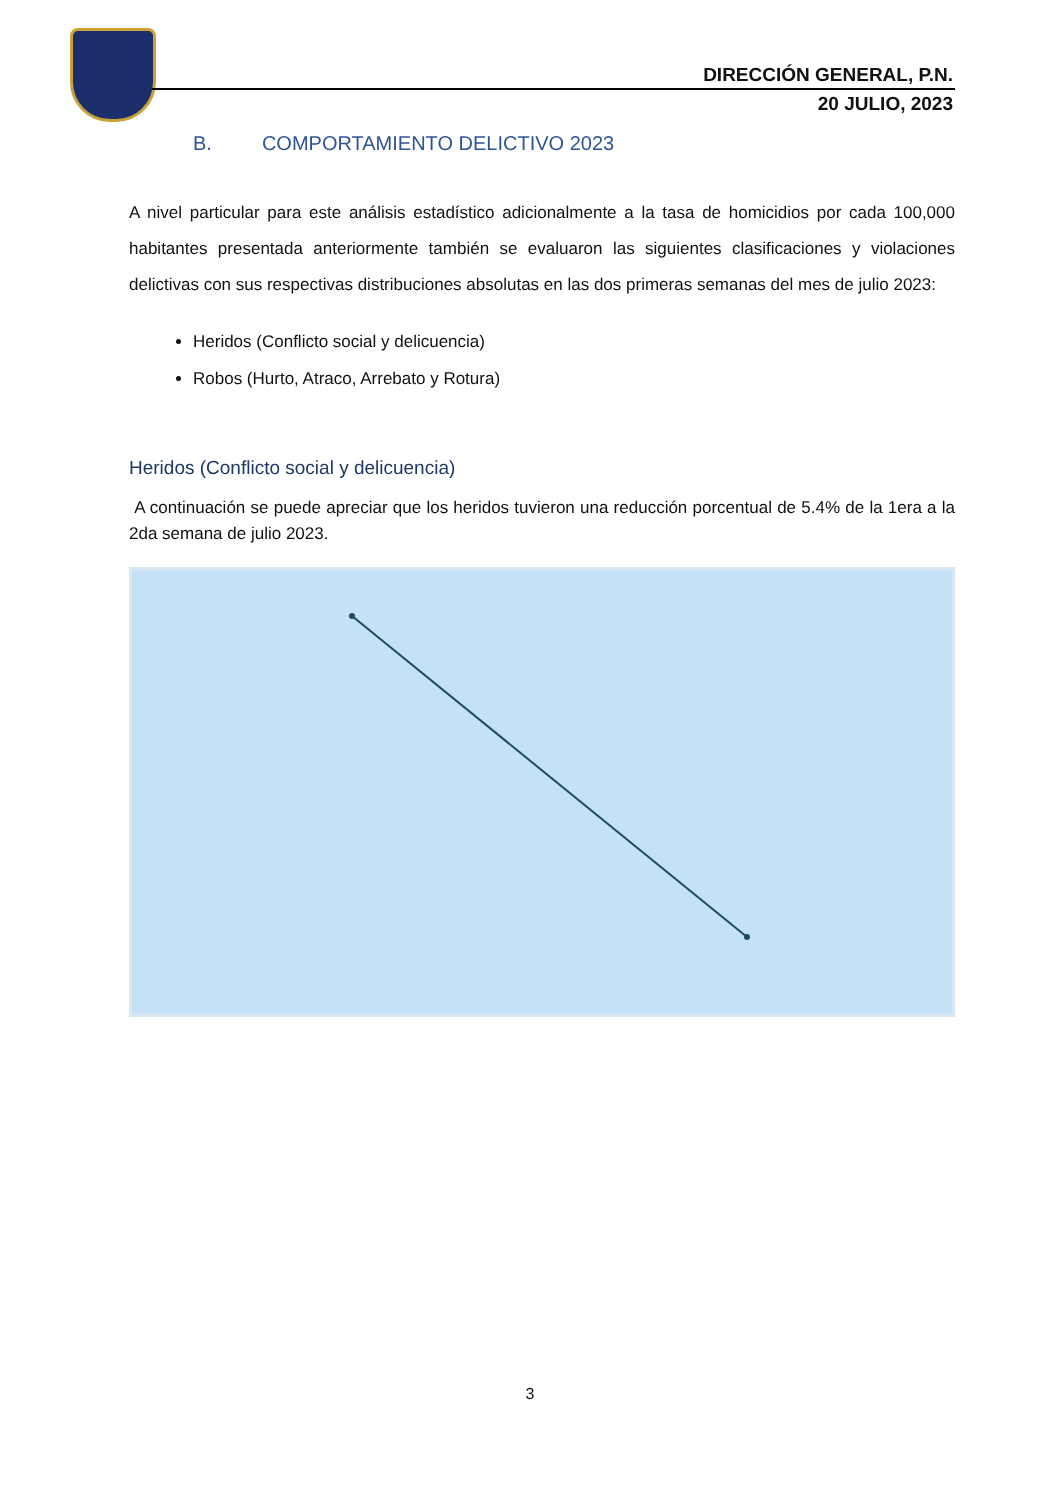DIRECCIÓN GENERAL, P.N.
20 JULIO, 2023
B. COMPORTAMIENTO DELICTIVO 2023
A nivel particular para este análisis estadístico adicionalmente a la tasa de homicidios por cada 100,000 habitantes presentada anteriormente también se evaluaron las siguientes clasificaciones y violaciones delictivas con sus respectivas distribuciones absolutas en las dos primeras semanas del mes de julio 2023:
Heridos (Conflicto social y delicuencia)
Robos (Hurto, Atraco, Arrebato y Rotura)
Heridos (Conflicto social y delicuencia)
A continuación se puede apreciar que los heridos tuvieron una reducción porcentual de 5.4% de la 1era a la 2da semana de julio 2023.
3